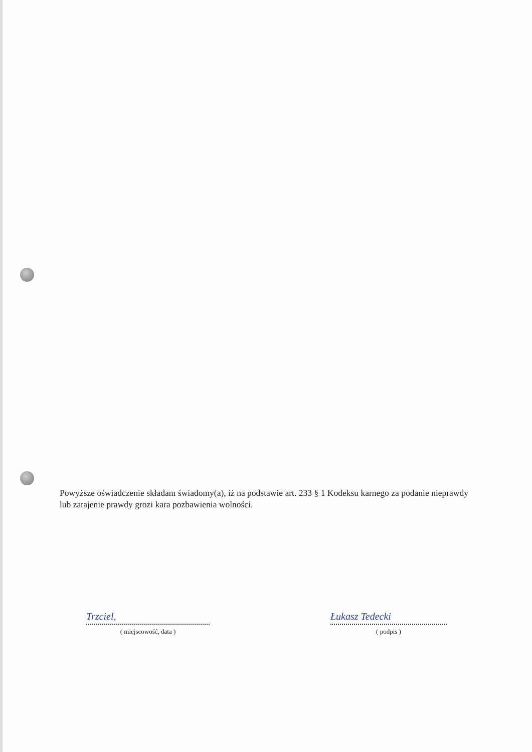Powyższe oświadczenie składam świadomy(a), iż na podstawie art. 233 § 1 Kodeksu karnego za podanie nieprawdy lub zatajenie prawdy grozi kara pozbawienia wolności.
Trzciel,
( miejscowość, data )
Łukasz Tedecki
( podpis )